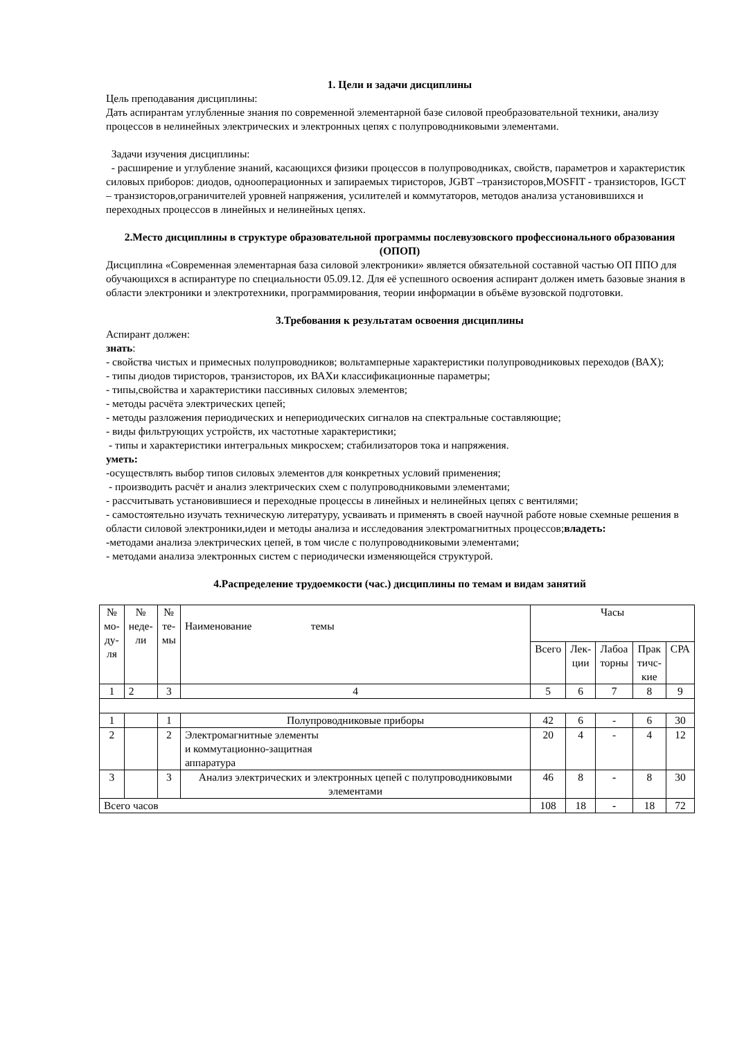1. Цели и задачи дисциплины
Цель преподавания дисциплины:
Дать аспирантам углубленные знания по современной элементарной базе силовой преобразовательной техники, анализу процессов в нелинейных электрических и электронных цепях с полупроводниковыми элементами.
Задачи изучения дисциплины:
- расширение и углубление знаний, касающихся физики процессов в полупроводниках, свойств, параметров и характеристик силовых приборов: диодов, однооперационных и запираемых тиристоров, JGBT –транзисторов,MOSFIT - транзисторов, IGCT – транзисторов,ограничителей уровней напряжения, усилителей и коммутаторов, методов анализа установившихся и переходных процессов в линейных и нелинейных цепях.
2.Место дисциплины в структуре образовательной программы послевузовского профессионального образования (ОПОП)
Дисциплина «Современная элементарная база силовой электроники» является обязательной составной частью ОП ППО для обучающихся в аспирантуре по специальности 05.09.12. Для её успешного освоения аспирант должен иметь базовые знания в области электроники и электротехники, программирования, теории информации в объёме вузовской подготовки.
3.Требования к результатам освоения дисциплины
Аспирант должен:
знать:
- свойства чистых и примесных полупроводников; вольтамперные характеристики полупроводниковых переходов (ВАХ);
- типы диодов тиристоров, транзисторов, их ВАХи классификационные параметры;
- типы,свойства и характеристики пассивных силовых элементов;
- методы расчёта электрических цепей;
- методы разложения периодических и непериодических сигналов на спектральные составляющие;
- виды фильтрующих устройств, их частотные характеристики;
- типы и характеристики интегральных микросхем; стабилизаторов тока и напряжения.
уметь:
-осуществлять выбор типов силовых элементов для конкретных условий применения;
- производить расчёт и анализ электрических схем с полупроводниковыми элементами;
- рассчитывать установившиеся и переходные процессы в линейных и нелинейных цепях с вентилями;
- самостоятельно изучать техническую литературу, усваивать и применять в своей научной работе новые схемные решения в области силовой электроники,идеи и методы анализа и исследования электромагнитных процессов;владеть:
-методами анализа электрических цепей, в том числе с полупроводниковыми элементами;
- методами анализа электронных систем с периодически изменяющейся структурой.
4.Распределение трудоемкости (час.) дисциплины по темам и видам занятий
| № мо- ду- ля | № неде- ли | № те- мы | Наименование темы | Часы | | | | |
| --- | --- | --- | --- | --- | --- | --- | --- | --- |
| | | | | Всего | Лек- ции | Лабоа торны | Прак тичс- кие | СРА |
| 1 | 2 | 3 | 4 | 5 | 6 | 7 | 8 | 9 |
| 1 | | 1 | Полупроводниковые приборы | 42 | 6 | - | 6 | 30 |
| 2 | | 2 | Электромагнитные элементы и коммутационно-защитная аппаратура | 20 | 4 | - | 4 | 12 |
| 3 | | 3 | Анализ электрических и электронных цепей с полупроводниковыми элементами | 46 | 8 | - | 8 | 30 |
| Всего часов | | | | 108 | 18 | - | 18 | 72 |